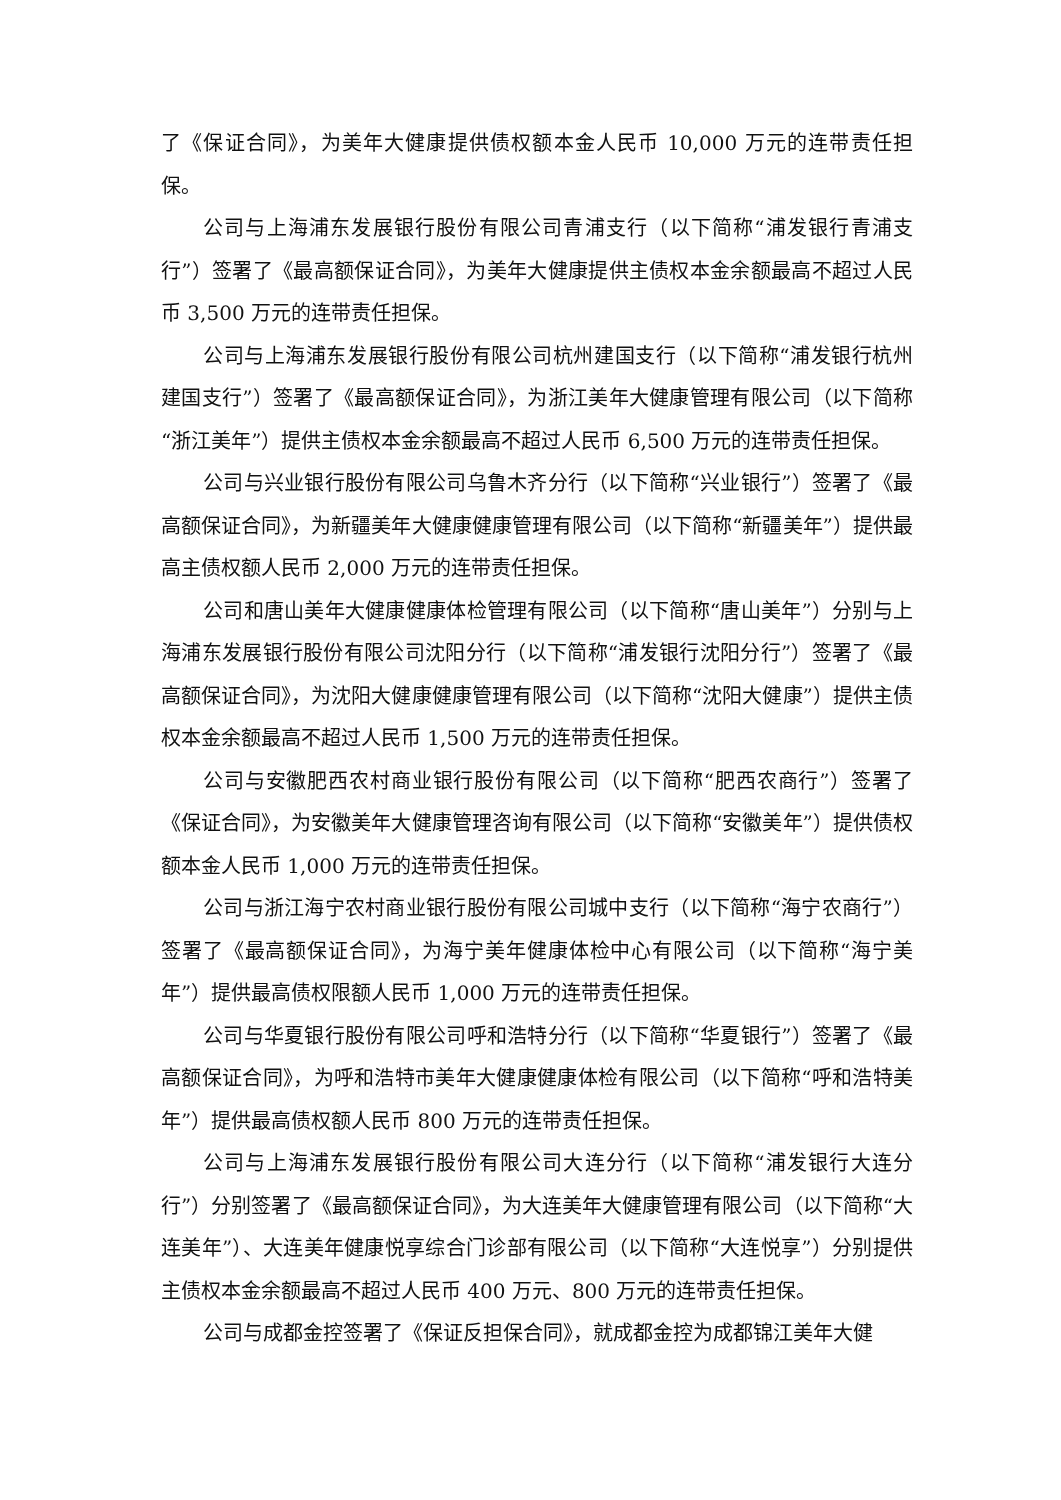了《保证合同》，为美年大健康提供债权额本金人民币 10,000 万元的连带责任担保。
公司与上海浦东发展银行股份有限公司青浦支行（以下简称“浦发银行青浦支行”）签署了《最高额保证合同》，为美年大健康提供主债权本金余额最高不超过人民币 3,500 万元的连带责任担保。
公司与上海浦东发展银行股份有限公司杭州建国支行（以下简称“浦发银行杭州建国支行”）签署了《最高额保证合同》，为浙江美年大健康管理有限公司（以下简称“浙江美年”）提供主债权本金余额最高不超过人民币 6,500 万元的连带责任担保。
公司与兴业银行股份有限公司乌鲁木齐分行（以下简称“兴业银行”）签署了《最高额保证合同》，为新疆美年大健康健康管理有限公司（以下简称“新疆美年”）提供最高主债权额人民币 2,000 万元的连带责任担保。
公司和唐山美年大健康健康体检管理有限公司（以下简称“唐山美年”）分别与上海浦东发展银行股份有限公司沈阳分行（以下简称“浦发银行沈阳分行”）签署了《最高额保证合同》，为沈阳大健康健康管理有限公司（以下简称“沈阳大健康”）提供主债权本金余额最高不超过人民币 1,500 万元的连带责任担保。
公司与安徽肥西农村商业银行股份有限公司（以下简称“肥西农商行”）签署了《保证合同》，为安徽美年大健康管理咨询有限公司（以下简称“安徽美年”）提供债权额本金人民币 1,000 万元的连带责任担保。
公司与浙江海宁农村商业银行股份有限公司城中支行（以下简称“海宁农商行”）签署了《最高额保证合同》，为海宁美年健康体检中心有限公司（以下简称“海宁美年”）提供最高债权限额人民币 1,000 万元的连带责任担保。
公司与华夏银行股份有限公司呼和浩特分行（以下简称“华夏银行”）签署了《最高额保证合同》，为呼和浩特市美年大健康健康体检有限公司（以下简称“呼和浩特美年”）提供最高债权额人民币 800 万元的连带责任担保。
公司与上海浦东发展银行股份有限公司大连分行（以下简称“浦发银行大连分行”）分别签署了《最高额保证合同》，为大连美年大健康管理有限公司（以下简称“大连美年”）、大连美年健康悦享综合门诊部有限公司（以下简称“大连悦享”）分别提供主债权本金余额最高不超过人民币 400 万元、800 万元的连带责任担保。
公司与成都金控签署了《保证反担保合同》，就成都金控为成都锦江美年大健